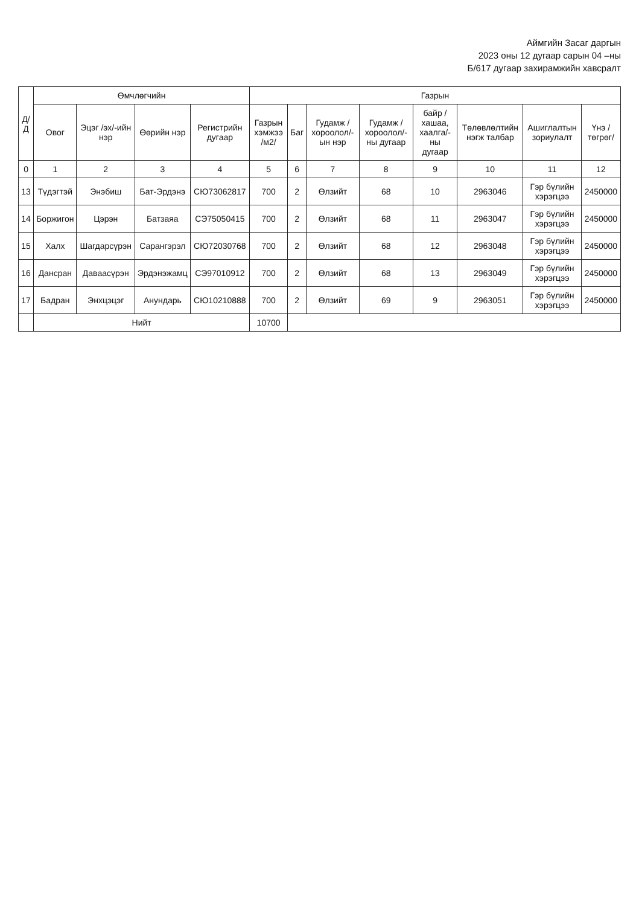Аймгийн Засаг даргын
2023 оны 12 дугаар сарын 04 –ны
Б/617 дугаар захирамжийн хавсралт
| Д/Д | Өмчлөгчийн | | | | Газрын | | | | | | | |
| --- | --- | --- | --- | --- | --- | --- | --- | --- | --- | --- | --- | --- |
| | Овог | Эцэг /эх/-ийн нэр | Өөрийн нэр | Регистрийн дугаар | Газрын хэмжээ /м2/ | Баг | Гудамж /хороолол/-ын нэр | Гудамж /хороолол/-ны дугаар | байр /хашаа, хаалга/-ны дугаар | Төлөвлөлтийн нэгж талбар | Ашиглалтын зориулалт | Үнэ /төгрөг/ |
| 0 | 1 | 2 | 3 | 4 | 5 | 6 | 7 | 8 | 9 | 10 | 11 | 12 |
| 13 | Түдэгтэй | Энэбиш | Бат-Эрдэнэ | СЮ73062817 | 700 | 2 | Өлзийт | 68 | 10 | 2963046 | Гэр бүлийн хэрэгцээ | 2450000 |
| 14 | Боржигон | Цэрэн | Батзаяа | СЭ75050415 | 700 | 2 | Өлзийт | 68 | 11 | 2963047 | Гэр бүлийн хэрэгцээ | 2450000 |
| 15 | Халх | Шагдарсүрэн | Сарангэрэл | СЮ72030768 | 700 | 2 | Өлзийт | 68 | 12 | 2963048 | Гэр бүлийн хэрэгцээ | 2450000 |
| 16 | Дансран | Даваасүрэн | Эрдэнэжамц | СЭ97010912 | 700 | 2 | Өлзийт | 68 | 13 | 2963049 | Гэр бүлийн хэрэгцээ | 2450000 |
| 17 | Бадран | Энхцэцэг | Анундарь | СЮ10210888 | 700 | 2 | Өлзийт | 69 | 9 | 2963051 | Гэр бүлийн хэрэгцээ | 2450000 |
| | Нийт | | | | 10700 | | | | | | | |